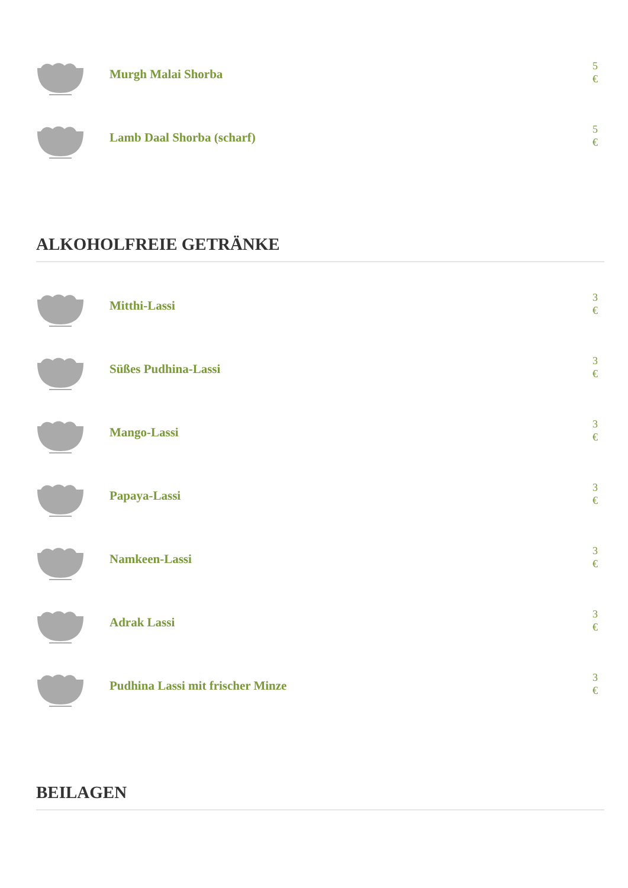Murgh Malai Shorba
5 €
Lamb Daal Shorba (scharf)
5 €
ALKOHOLFREIE GETRÄNKE
Mitthi-Lassi
3 €
Süßes Pudhina-Lassi
3 €
Mango-Lassi
3 €
Papaya-Lassi
3 €
Namkeen-Lassi
3 €
Adrak Lassi
3 €
Pudhina Lassi mit frischer Minze
3 €
BEILAGEN